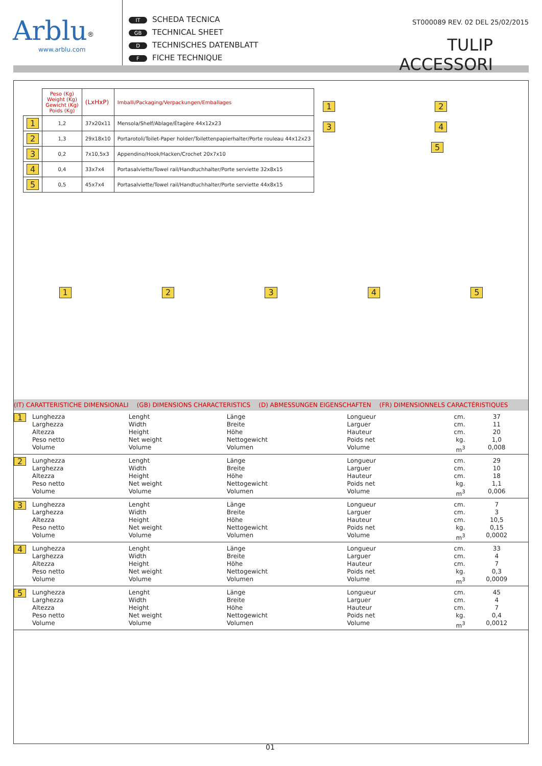Arblu<sup>®</sup>
www.arblu.com
IT SCHEDA TECNICA
GB TECHNICAL SHEET
D TECHNISCHES DATENBLATT
F FICHE TECHNIQUE
ST000089 REV. 02 DEL 25/02/2015
TULIP ACCESSORI
| | Peso (Kg) Weight (Kg) Gewicht (Kg) Poids (Kg) | (LxHxP) | Imballi/Packaging/Verpackungen/Emballages |
| 1 | 1,2 | 37x20x11 | Mensola/Shelf/Ablage/Étagère 44x12x23 |
| 2 | 1,3 | 29x18x10 | Portarotoli/Toilet-Paper holder/Toilettenpapierhalter/Porte rouleau 44x12x23 |
| 3 | 0,2 | 7x10,5x3 | Appendino/Hook/Hacken/Crochet 20x7x10 |
| 4 | 0,4 | 33x7x4 | Portasalviette/Towel rail/Handtuchhalter/Porte serviette 32x8x15 |
| 5 | 0,5 | 45x7x4 | Portasalviette/Towel rail/Handtuchhalter/Porte serviette 44x8x15 |
1 2
3 4
5
12345
(IT) CARATTERISTICHE DIMENSIONALI (GB) DIMENSIONS CHARACTERISTICS (D) ABMESSUNGEN EIGENSCHAFTEN (FR) DIMENSIONNELS CARACTÉRISTIQUES
| 1 | Lunghezza Larghezza Altezza Peso netto Volume | Lenght Width Height Net weight Volume | Länge Breite Höhe Nettogewicht Volumen | Longueur Larguer Hauteur Poids net Volume | cm. cm. cm. kg. m<sup>3</sup> | 37 11 20 1,0 0,008 |
| 2 | Lunghezza Larghezza Altezza Peso netto Volume | Lenght Width Height Net weight Volume | Länge Breite Höhe Nettogewicht Volumen | Longueur Larguer Hauteur Poids net Volume | cm. cm. cm. kg. m<sup>3</sup> | 29 10 18 1,1 0,006 |
| 3 | Lunghezza Larghezza Altezza Peso netto Volume | Lenght Width Height Net weight Volume | Länge Breite Höhe Nettogewicht Volumen | Longueur Larguer Hauteur Poids net Volume | cm. cm. cm. kg. m<sup>3</sup> | 7 3 10,5 0,15 0,0002 |
| 4 | Lunghezza Larghezza Altezza Peso netto Volume | Lenght Width Height Net weight Volume | Länge Breite Höhe Nettogewicht Volumen | Longueur Larguer Hauteur Poids net Volume | cm. cm. cm. kg. m<sup>3</sup> | 33 4 7 0,3 0,0009 |
| 5 | Lunghezza Larghezza Altezza Peso netto Volume | Lenght Width Height Net weight Volume | Länge Breite Höhe Nettogewicht Volumen | Longueur Larguer Hauteur Poids net Volume | cm. cm. cm. kg. m<sup>3</sup> | 45 4 7 0,4 0,0012 |
01